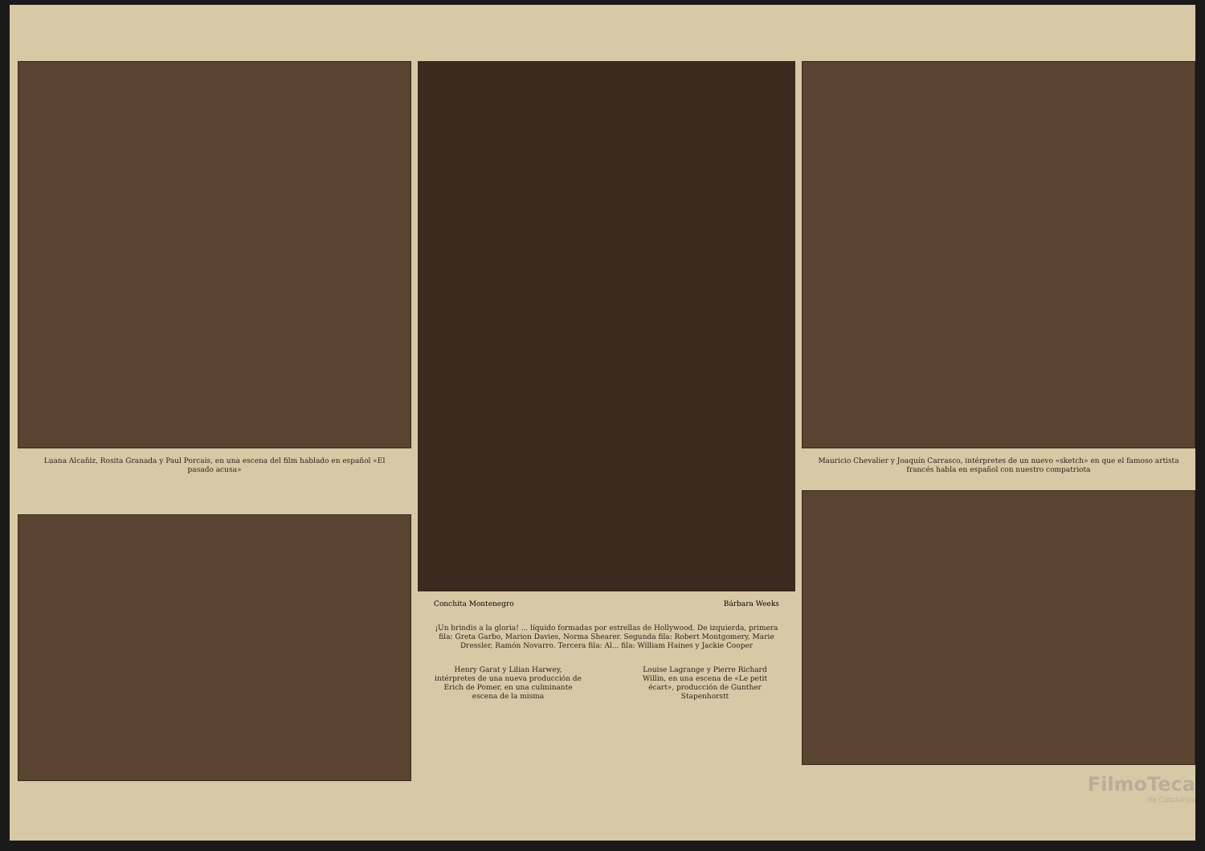Luana Alcañiz, Rosita Granada y Paul Porcais, en una escena del film hablado en español «El pasado acusa»
Conchita Montenegro Bárbara Weeks
¡Un brindis a la gloria! ... líquido formadas por estrellas de Hollywood. De izquierda, primera fila: Greta Garbo, Marion Davies, Norma Shearer. Segunda fila: Robert Montgomery, Marie Dressler, Ramón Novarro. Tercera fila: Al... fila: William Haines y Jackie Cooper
Henry Garat y Lilian Harwey, intérpretes de una nueva producción de Erich de Pomer, en una culminante escena de la misma
Louise Lagrange y Pierre Richard Willin, en una escena de «Le petit écart», producción de Gunther Stapenhorstt
Mauricio Chevalier y Joaquín Carrasco, intérpretes de un nuevo «sketch» en que el famoso artista francés habla en español con nuestro compatriota
FilmoTeca
de Catalunya